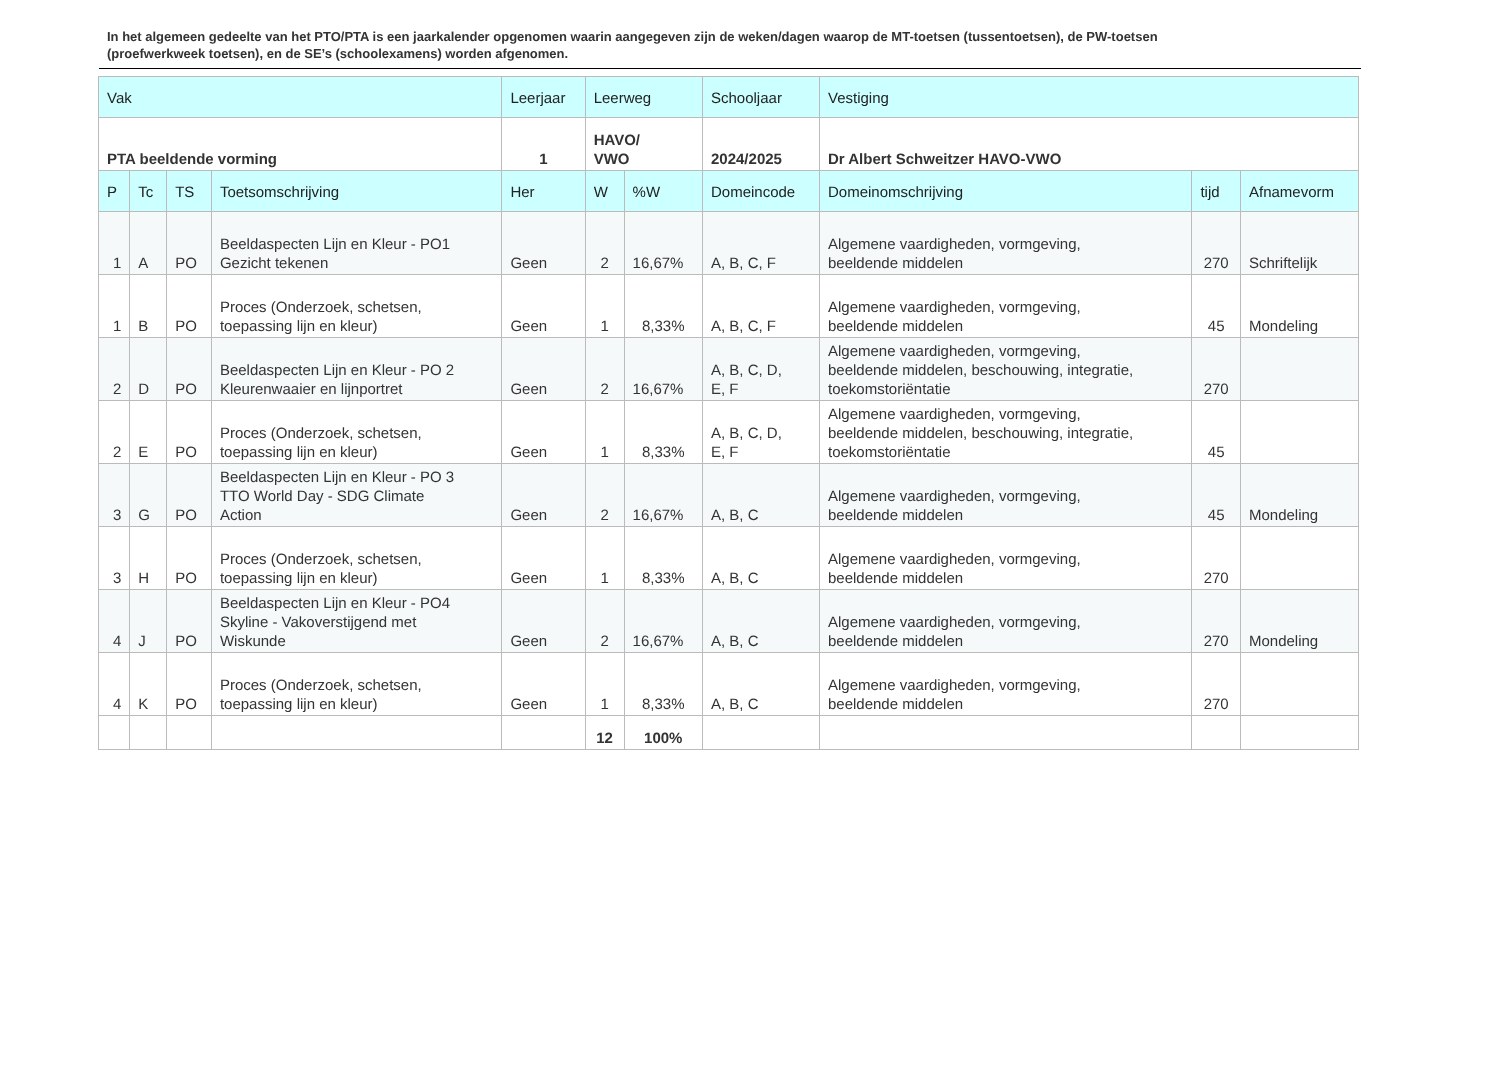In het algemeen gedeelte van het PTO/PTA is een jaarkalender opgenomen waarin aangegeven zijn de weken/dagen waarop de MT-toetsen (tussentoetsen), de PW-toetsen (proefwerkweek toetsen), en de SE’s (schoolexamens) worden afgenomen.
| Vak | | | | Leerjaar | Leerweg | | Schooljaar | Vestiging | | |
| --- | --- | --- | --- | --- | --- | --- | --- | --- | --- | --- |
| PTA beeldende vorming | | | | 1 | HAVO/ VWO | | 2024/2025 | Dr Albert Schweitzer HAVO-VWO | | |
| P | Tc | TS | Toetsomschrijving | Her | W | %W | Domeincode | Domeinomschrijving | tijd | Afnamevorm |
| 1 | A | PO | Beeldaspecten Lijn en Kleur - PO1 Gezicht tekenen | Geen | 2 | 16,67% | A, B, C, F | Algemene vaardigheden, vormgeving, beeldende middelen | 270 | Schriftelijk |
| 1 | B | PO | Proces (Onderzoek, schetsen, toepassing lijn en kleur) | Geen | 1 | 8,33% | A, B, C, F | Algemene vaardigheden, vormgeving, beeldende middelen | 45 | Mondeling |
| 2 | D | PO | Beeldaspecten Lijn en Kleur - PO 2 Kleurenwaaier en lijnportret | Geen | 2 | 16,67% | A, B, C, D, E, F | Algemene vaardigheden, vormgeving, beeldende middelen, beschouwing, integratie, toekomstoriëntatie | 270 | |
| 2 | E | PO | Proces (Onderzoek, schetsen, toepassing lijn en kleur) | Geen | 1 | 8,33% | A, B, C, D, E, F | Algemene vaardigheden, vormgeving, beeldende middelen, beschouwing, integratie, toekomstoriëntatie | 45 | |
| 3 | G | PO | Beeldaspecten Lijn en Kleur - PO 3 TTO World Day - SDG Climate Action | Geen | 2 | 16,67% | A, B, C | Algemene vaardigheden, vormgeving, beeldende middelen | 45 | Mondeling |
| 3 | H | PO | Proces (Onderzoek, schetsen, toepassing lijn en kleur) | Geen | 1 | 8,33% | A, B, C | Algemene vaardigheden, vormgeving, beeldende middelen | 270 | |
| 4 | J | PO | Beeldaspecten Lijn en Kleur - PO4 Skyline - Vakoverstijgend met Wiskunde | Geen | 2 | 16,67% | A, B, C | Algemene vaardigheden, vormgeving, beeldende middelen | 270 | Mondeling |
| 4 | K | PO | Proces (Onderzoek, schetsen, toepassing lijn en kleur) | Geen | 1 | 8,33% | A, B, C | Algemene vaardigheden, vormgeving, beeldende middelen | 270 | |
| | | | | | 12 | 100% | | | | |